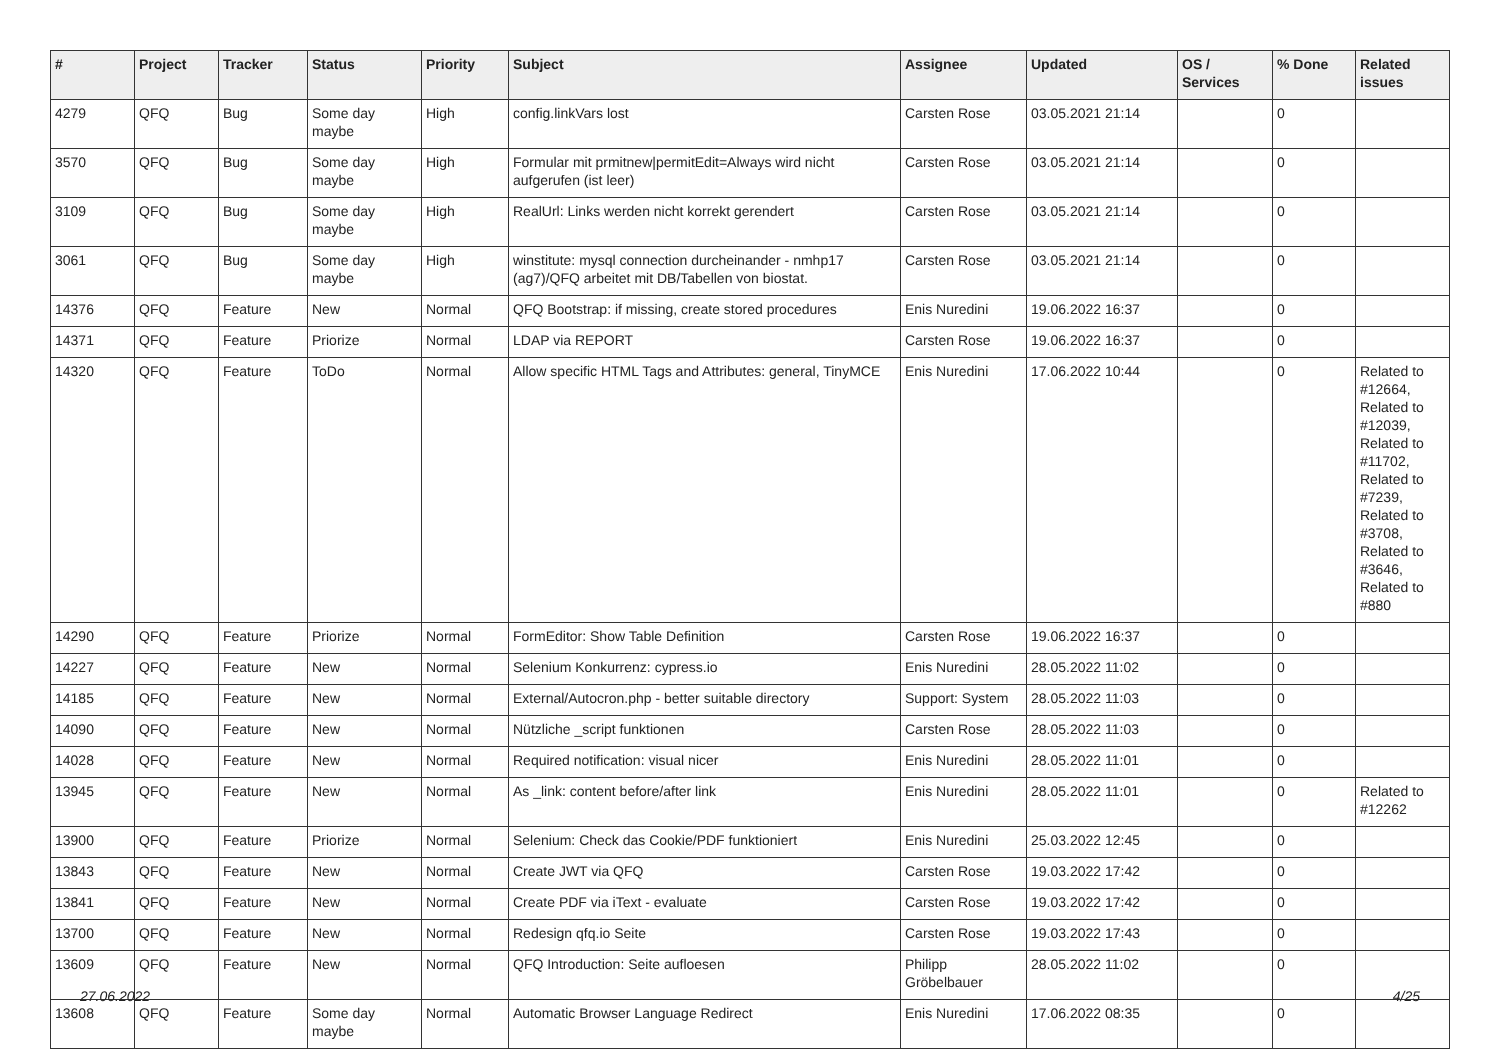| # | Project | Tracker | Status | Priority | Subject | Assignee | Updated | OS / Services | % Done | Related issues |
| --- | --- | --- | --- | --- | --- | --- | --- | --- | --- | --- |
| 4279 | QFQ | Bug | Some day maybe | High | config.linkVars lost | Carsten Rose | 03.05.2021 21:14 | | 0 | |
| 3570 | QFQ | Bug | Some day maybe | High | Formular mit prmitnew/permitEdit=Always wird nicht aufgerufen (ist leer) | Carsten Rose | 03.05.2021 21:14 | | 0 | |
| 3109 | QFQ | Bug | Some day maybe | High | RealUrl: Links werden nicht korrekt gerendert | Carsten Rose | 03.05.2021 21:14 | | 0 | |
| 3061 | QFQ | Bug | Some day maybe | High | winstitute: mysql connection durcheinander - nmhp17 (ag7)/QFQ arbeitet mit DB/Tabellen von biostat. | Carsten Rose | 03.05.2021 21:14 | | 0 | |
| 14376 | QFQ | Feature | New | Normal | QFQ Bootstrap: if missing, create stored procedures | Enis Nuredini | 19.06.2022 16:37 | | 0 | |
| 14371 | QFQ | Feature | Priorize | Normal | LDAP via REPORT | Carsten Rose | 19.06.2022 16:37 | | 0 | |
| 14320 | QFQ | Feature | ToDo | Normal | Allow specific HTML Tags and Attributes: general, TinyMCE | Enis Nuredini | 17.06.2022 10:44 | | 0 | Related to #12664, Related to #12039, Related to #11702, Related to #7239, Related to #3708, Related to #3646, Related to #880 |
| 14290 | QFQ | Feature | Priorize | Normal | FormEditor: Show Table Definition | Carsten Rose | 19.06.2022 16:37 | | 0 | |
| 14227 | QFQ | Feature | New | Normal | Selenium Konkurrenz: cypress.io | Enis Nuredini | 28.05.2022 11:02 | | 0 | |
| 14185 | QFQ | Feature | New | Normal | External/Autocron.php - better suitable directory | Support: System | 28.05.2022 11:03 | | 0 | |
| 14090 | QFQ | Feature | New | Normal | Nützliche _script funktionen | Carsten Rose | 28.05.2022 11:03 | | 0 | |
| 14028 | QFQ | Feature | New | Normal | Required notification: visual nicer | Enis Nuredini | 28.05.2022 11:01 | | 0 | |
| 13945 | QFQ | Feature | New | Normal | As _link: content before/after link | Enis Nuredini | 28.05.2022 11:01 | | 0 | Related to #12262 |
| 13900 | QFQ | Feature | Priorize | Normal | Selenium: Check das Cookie/PDF funktioniert | Enis Nuredini | 25.03.2022 12:45 | | 0 | |
| 13843 | QFQ | Feature | New | Normal | Create JWT via QFQ | Carsten Rose | 19.03.2022 17:42 | | 0 | |
| 13841 | QFQ | Feature | New | Normal | Create PDF via iText - evaluate | Carsten Rose | 19.03.2022 17:42 | | 0 | |
| 13700 | QFQ | Feature | New | Normal | Redesign qfq.io Seite | Carsten Rose | 19.03.2022 17:43 | | 0 | |
| 13609 | QFQ | Feature | New | Normal | QFQ Introduction: Seite aufloesen | Philipp Gröbelbauer | 28.05.2022 11:02 | | 0 | |
| 13608 | QFQ | Feature | Some day maybe | Normal | Automatic Browser Language Redirect | Enis Nuredini | 17.06.2022 08:35 | | 0 | |
27.06.2022 4/25